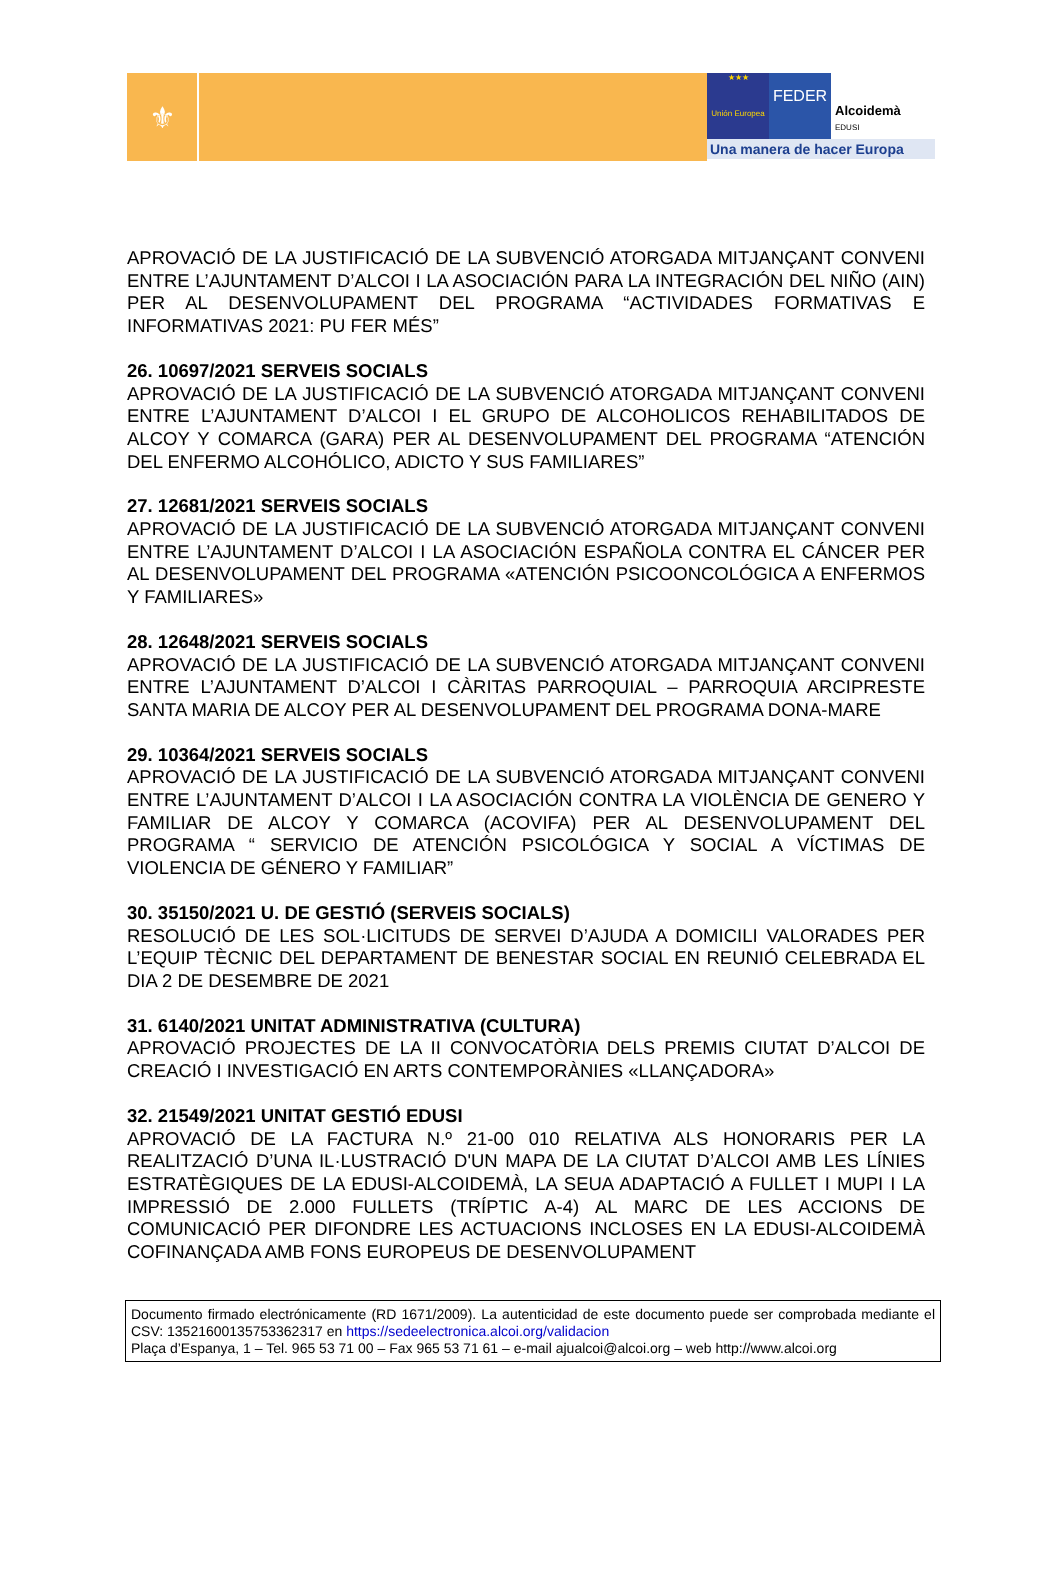⚜
★★★
Unión Europea
FEDER
Alcoidemà
EDUSI
Una manera de hacer Europa
APROVACIÓ DE LA JUSTIFICACIÓ DE LA SUBVENCIÓ ATORGADA MITJANÇANT CONVENI ENTRE L’AJUNTAMENT D’ALCOI I LA ASOCIACIÓN PARA LA INTEGRACIÓN DEL NIÑO (AIN) PER AL DESENVOLUPAMENT DEL PROGRAMA “ACTIVIDADES FORMATIVAS E INFORMATIVAS 2021: PU FER MÉS”
26. 10697/2021 SERVEIS SOCIALS
APROVACIÓ DE LA JUSTIFICACIÓ DE LA SUBVENCIÓ ATORGADA MITJANÇANT CONVENI ENTRE L’AJUNTAMENT D’ALCOI I EL GRUPO DE ALCOHOLICOS REHABILITADOS DE ALCOY Y COMARCA (GARA) PER AL DESENVOLUPAMENT DEL PROGRAMA “ATENCIÓN DEL ENFERMO ALCOHÓLICO, ADICTO Y SUS FAMILIARES”
27. 12681/2021 SERVEIS SOCIALS
APROVACIÓ DE LA JUSTIFICACIÓ DE LA SUBVENCIÓ ATORGADA MITJANÇANT CONVENI ENTRE L’AJUNTAMENT D’ALCOI I LA ASOCIACIÓN ESPAÑOLA CONTRA EL CÁNCER PER AL DESENVOLUPAMENT DEL PROGRAMA «ATENCIÓN PSICOONCOLÓGICA A ENFERMOS Y FAMILIARES»
28. 12648/2021 SERVEIS SOCIALS
APROVACIÓ DE LA JUSTIFICACIÓ DE LA SUBVENCIÓ ATORGADA MITJANÇANT CONVENI ENTRE L’AJUNTAMENT D’ALCOI I CÀRITAS PARROQUIAL – PARROQUIA ARCIPRESTE SANTA MARIA DE ALCOY PER AL DESENVOLUPAMENT DEL PROGRAMA DONA-MARE
29. 10364/2021 SERVEIS SOCIALS
APROVACIÓ DE LA JUSTIFICACIÓ DE LA SUBVENCIÓ ATORGADA MITJANÇANT CONVENI ENTRE L’AJUNTAMENT D’ALCOI I LA ASOCIACIÓN CONTRA LA VIOLÈNCIA DE GENERO Y FAMILIAR DE ALCOY Y COMARCA (ACOVIFA) PER AL DESENVOLUPAMENT DEL PROGRAMA “ SERVICIO DE ATENCIÓN PSICOLÓGICA Y SOCIAL A VÍCTIMAS DE VIOLENCIA DE GÉNERO Y FAMILIAR”
30. 35150/2021 U. DE GESTIÓ (SERVEIS SOCIALS)
RESOLUCIÓ DE LES SOL·LICITUDS DE SERVEI D’AJUDA A DOMICILI VALORADES PER L’EQUIP TÈCNIC DEL DEPARTAMENT DE BENESTAR SOCIAL EN REUNIÓ CELEBRADA EL DIA 2 DE DESEMBRE DE 2021
31. 6140/2021 UNITAT ADMINISTRATIVA (CULTURA)
APROVACIÓ PROJECTES DE LA II CONVOCATÒRIA DELS PREMIS CIUTAT D’ALCOI DE CREACIÓ I INVESTIGACIÓ EN ARTS CONTEMPORÀNIES «LLANÇADORA»
32. 21549/2021 UNITAT GESTIÓ EDUSI
APROVACIÓ DE LA FACTURA N.º 21-00 010 RELATIVA ALS HONORARIS PER LA REALITZACIÓ D’UNA IL·LUSTRACIÓ D'UN MAPA DE LA CIUTAT D’ALCOI AMB LES LÍNIES ESTRATÈGIQUES DE LA EDUSI-ALCOIDEMÀ, LA SEUA ADAPTACIÓ A FULLET I MUPI I LA IMPRESSIÓ DE 2.000 FULLETS (TRÍPTIC A-4) AL MARC DE LES ACCIONS DE COMUNICACIÓ PER DIFONDRE LES ACTUACIONS INCLOSES EN LA EDUSI-ALCOIDEMÀ COFINANÇADA AMB FONS EUROPEUS DE DESENVOLUPAMENT
Documento firmado electrónicamente (RD 1671/2009). La autenticidad de este documento puede ser comprobada mediante el CSV: 13521600135753362317 en https://sedeelectronica.alcoi.org/validacion
Plaça d’Espanya, 1 – Tel. 965 53 71 00 – Fax 965 53 71 61 – e-mail ajualcoi@alcoi.org – web http://www.alcoi.org